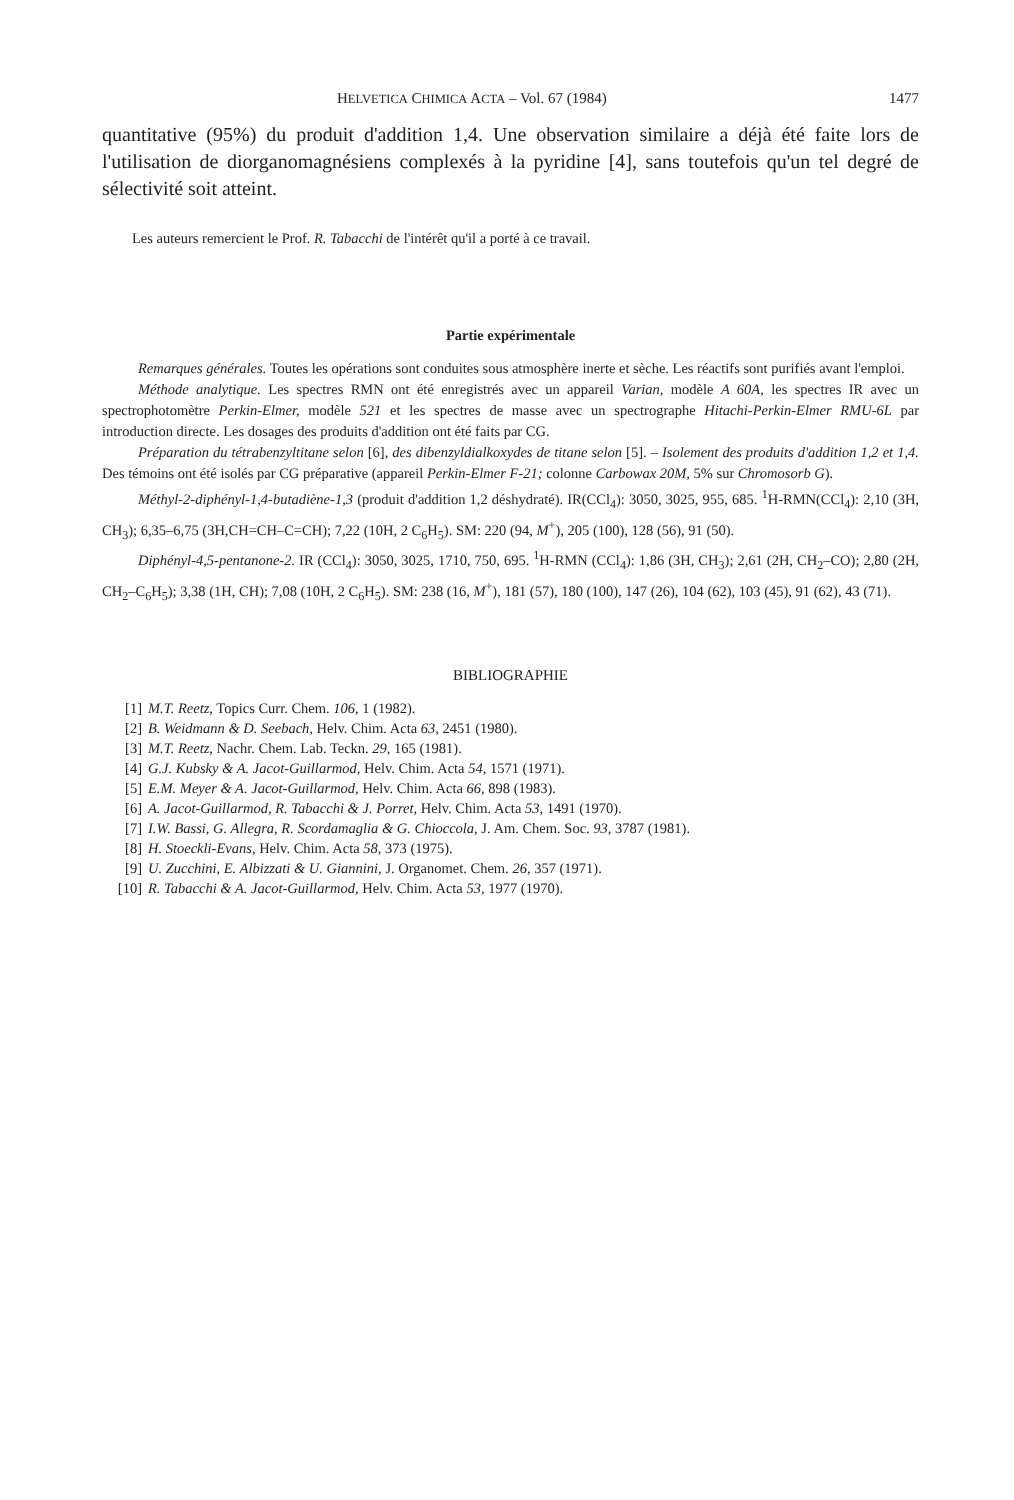HELVETICA CHIMICA ACTA – Vol. 67 (1984) 1477
quantitative (95%) du produit d'addition 1,4. Une observation similaire a déjà été faite lors de l'utilisation de diorganomagnésiens complexés à la pyridine [4], sans toutefois qu'un tel degré de sélectivité soit atteint.
Les auteurs remercient le Prof. R. Tabacchi de l'intérêt qu'il a porté à ce travail.
Partie expérimentale
Remarques générales. Toutes les opérations sont conduites sous atmosphère inerte et sèche. Les réactifs sont purifiés avant l'emploi.
Méthode analytique. Les spectres RMN ont été enregistrés avec un appareil Varian, modèle A 60A, les spectres IR avec un spectrophotomètre Perkin-Elmer, modèle 521 et les spectres de masse avec un spectrographe Hitachi-Perkin-Elmer RMU-6L par introduction directe. Les dosages des produits d'addition ont été faits par CG.
Préparation du tétrabenzyltitane selon [6], des dibenzyldialkoxydes de titane selon [5]. – Isolement des produits d'addition 1,2 et 1,4. Des témoins ont été isolés par CG préparative (appareil Perkin-Elmer F-21; colonne Carbowax 20M, 5% sur Chromosorb G).
Méthyl-2-diphényl-1,4-butadiène-1,3 (produit d'addition 1,2 déshydraté). IR(CCl<sub>4</sub>): 3050, 3025, 955, 685. <sup>1</sup>H-RMN(CCl<sub>4</sub>): 2,10 (3H, CH<sub>3</sub>); 6,35–6,75 (3H,CH=CH–C=CH); 7,22 (10H, 2 C<sub>6</sub>H<sub>5</sub>). SM: 220 (94, M<sup>+</sup>), 205 (100), 128 (56), 91 (50).
Diphényl-4,5-pentanone-2. IR (CCl<sub>4</sub>): 3050, 3025, 1710, 750, 695. <sup>1</sup>H-RMN (CCl<sub>4</sub>): 1,86 (3H, CH<sub>3</sub>); 2,61 (2H, CH<sub>2</sub>–CO); 2,80 (2H, CH<sub>2</sub>–C<sub>6</sub>H<sub>5</sub>); 3,38 (1H, CH); 7,08 (10H, 2 C<sub>6</sub>H<sub>5</sub>). SM: 238 (16, M<sup>+</sup>), 181 (57), 180 (100), 147 (26), 104 (62), 103 (45), 91 (62), 43 (71).
BIBLIOGRAPHIE
[1] M.T. Reetz, Topics Curr. Chem. 106, 1 (1982).
[2] B. Weidmann & D. Seebach, Helv. Chim. Acta 63, 2451 (1980).
[3] M.T. Reetz, Nachr. Chem. Lab. Teckn. 29, 165 (1981).
[4] G.J. Kubsky & A. Jacot-Guillarmod, Helv. Chim. Acta 54, 1571 (1971).
[5] E.M. Meyer & A. Jacot-Guillarmod, Helv. Chim. Acta 66, 898 (1983).
[6] A. Jacot-Guillarmod, R. Tabacchi & J. Porret, Helv. Chim. Acta 53, 1491 (1970).
[7] I.W. Bassi, G. Allegra, R. Scordamaglia & G. Chioccola, J. Am. Chem. Soc. 93, 3787 (1981).
[8] H. Stoeckli-Evans, Helv. Chim. Acta 58, 373 (1975).
[9] U. Zucchini, E. Albizzati & U. Giannini, J. Organomet. Chem. 26, 357 (1971).
[10] R. Tabacchi & A. Jacot-Guillarmod, Helv. Chim. Acta 53, 1977 (1970).